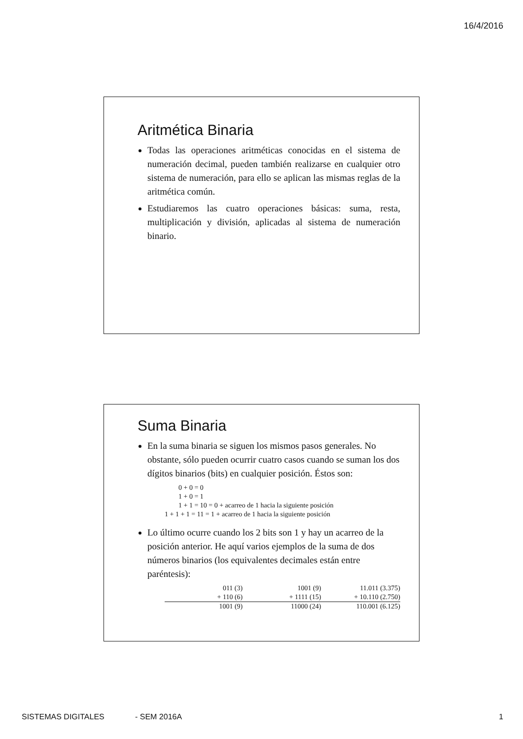16/4/2016
Aritmética Binaria
Todas las operaciones aritméticas conocidas en el sistema de numeración decimal, pueden también realizarse en cualquier otro sistema de numeración, para ello se aplican las mismas reglas de la aritmética común.
Estudiaremos las cuatro operaciones básicas: suma, resta, multiplicación y división, aplicadas al sistema de numeración binario.
Suma Binaria
En la suma binaria se siguen los mismos pasos generales. No obstante, sólo pueden ocurrir cuatro casos cuando se suman los dos dígitos binarios (bits) en cualquier posición. Éstos son:
0 + 0 = 0 1 + 0 = 1 1 + 1 = 10 = 0 + acarreo de 1 hacia la siguiente posición 1 + 1 + 1 = 11 = 1 + acarreo de 1 hacia la siguiente posición
Lo último ocurre cuando los 2 bits son 1 y hay un acarreo de la posición anterior. He aquí varios ejemplos de la suma de dos números binarios (los equivalentes decimales están entre paréntesis):
| 011 (3) | 1001 (9) | 11.011 (3.375) |
| + 110 (6) | + 1111 (15) | + 10.110 (2.750) |
| 1001 (9) | 11000 (24) | 110.001 (6.125) |
SISTEMAS DIGITALES - SEM 2016A 1